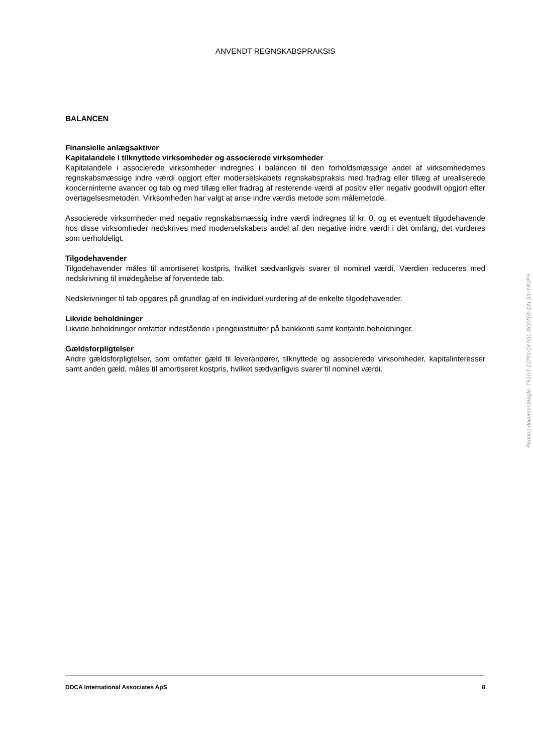ANVENDT REGNSKABSPRAKSIS
BALANCEN
Finansielle anlægsaktiver
Kapitalandele i tilknyttede virksomheder og associerede virksomheder
Kapitalandele i associerede virksomheder indregnes i balancen til den forholdsmæssige andel af virksomhedernes regnskabsmæssige indre værdi opgjort efter moderselskabets regnskabspraksis med fradrag eller tillæg af urealiserede koncerninterne avancer og tab og med tillæg eller fradrag af resterende værdi af positiv eller negativ goodwill opgjort efter overtagelsesmetoden. Virksomheden har valgt at anse indre værdis metode som målemetode.
Associerede virksomheder med negativ regnskabsmæssig indre værdi indregnes til kr. 0, og et eventuelt tilgodehavende hos disse virksomheder nedskrives med moderselskabets andel af den negative indre værdi i det omfang, det vurderes som uerholdeligt.
Tilgodehavender
Tilgodehavender måles til amortiseret kostpris, hvilket sædvanligvis svarer til nominel værdi. Værdien reduceres med nedskrivning til imødegåelse af forventede tab.
Nedskrivninger til tab opgøres på grundlag af en individuel vurdering af de enkelte tilgodehavender.
Likvide beholdninger
Likvide beholdninger omfatter indestående i pengeinstitutter på bankkonti samt kontante beholdninger.
Gældsforpligtelser
Andre gældsforpligtelser, som omfatter gæld til leverandører, tilknyttede og associerede virksomheder, kapitalinteresser samt anden gæld, måles til amortiseret kostpris, hvilket sædvanligvis svarer til nominel værdi.
Penneo dokumentnøgle: T51GT-2J70J-0X7GL-BOMTB-ZALS3-Y4UP5
DDCA International Associates ApS 8